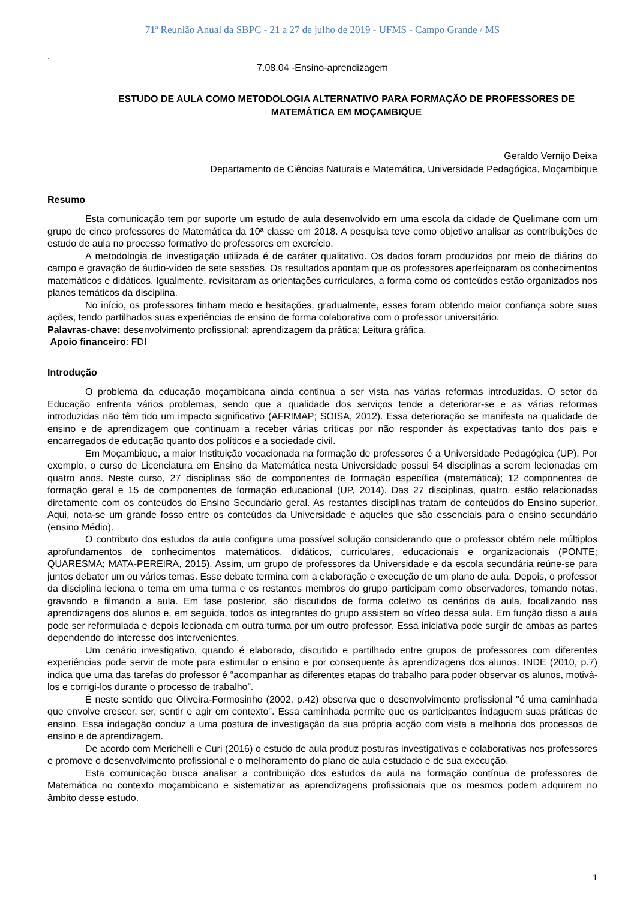71ª Reunião Anual da SBPC - 21 a 27 de julho de 2019 - UFMS - Campo Grande / MS
.
7.08.04 -Ensino-aprendizagem
ESTUDO DE AULA COMO METODOLOGIA ALTERNATIVO PARA FORMAÇÃO DE PROFESSORES DE MATEMÁTICA EM MOÇAMBIQUE
Geraldo Vernijo Deixa
Departamento de Ciências Naturais e Matemática, Universidade Pedagógica, Moçambique
Resumo
Esta comunicação tem por suporte um estudo de aula desenvolvido em uma escola da cidade de Quelimane com um grupo de cinco professores de Matemática da 10ª classe em 2018. A pesquisa teve como objetivo analisar as contribuições de estudo de aula no processo formativo de professores em exercício.
A metodologia de investigação utilizada é de caráter qualitativo. Os dados foram produzidos por meio de diários do campo e gravação de áudio-vídeo de sete sessões. Os resultados apontam que os professores aperfeiçoaram os conhecimentos matemáticos e didáticos. Igualmente, revisitaram as orientações curriculares, a forma como os conteúdos estão organizados nos planos temáticos da disciplina.
No início, os professores tinham medo e hesitações, gradualmente, esses foram obtendo maior confiança sobre suas ações, tendo partilhados suas experiências de ensino de forma colaborativa com o professor universitário.
Palavras-chave: desenvolvimento profissional; aprendizagem da prática; Leitura gráfica.
Apoio financeiro: FDI
Introdução
O problema da educação moçambicana ainda continua a ser vista nas várias reformas introduzidas. O setor da Educação enfrenta vários problemas, sendo que a qualidade dos serviços tende a deteriorar-se e as várias reformas introduzidas não têm tido um impacto significativo (AFRIMAP; SOISA, 2012). Essa deterioração se manifesta na qualidade de ensino e de aprendizagem que continuam a receber várias críticas por não responder às expectativas tanto dos pais e encarregados de educação quanto dos políticos e a sociedade civil.
Em Moçambique, a maior Instituição vocacionada na formação de professores é a Universidade Pedagógica (UP). Por exemplo, o curso de Licenciatura em Ensino da Matemática nesta Universidade possui 54 disciplinas a serem lecionadas em quatro anos. Neste curso, 27 disciplinas são de componentes de formação específica (matemática); 12 componentes de formação geral e 15 de componentes de formação educacional (UP, 2014). Das 27 disciplinas, quatro, estão relacionadas diretamente com os conteúdos do Ensino Secundário geral. As restantes disciplinas tratam de conteúdos do Ensino superior. Aqui, nota-se um grande fosso entre os conteúdos da Universidade e aqueles que são essenciais para o ensino secundário (ensino Médio).
O contributo dos estudos da aula configura uma possível solução considerando que o professor obtém nele múltiplos aprofundamentos de conhecimentos matemáticos, didáticos, curriculares, educacionais e organizacionais (PONTE; QUARESMA; MATA-PEREIRA, 2015). Assim, um grupo de professores da Universidade e da escola secundária reúne-se para juntos debater um ou vários temas. Esse debate termina com a elaboração e execução de um plano de aula. Depois, o professor da disciplina leciona o tema em uma turma e os restantes membros do grupo participam como observadores, tomando notas, gravando e filmando a aula. Em fase posterior, são discutidos de forma coletivo os cenários da aula, focalizando nas aprendizagens dos alunos e, em seguida, todos os integrantes do grupo assistem ao vídeo dessa aula. Em função disso a aula pode ser reformulada e depois lecionada em outra turma por um outro professor. Essa iniciativa pode surgir de ambas as partes dependendo do interesse dos intervenientes.
Um cenário investigativo, quando é elaborado, discutido e partilhado entre grupos de professores com diferentes experiências pode servir de mote para estimular o ensino e por consequente às aprendizagens dos alunos. INDE (2010, p.7) indica que uma das tarefas do professor é “acompanhar as diferentes etapas do trabalho para poder observar os alunos, motivá-los e corrigi-los durante o processo de trabalho”.
É neste sentido que Oliveira-Formosinho (2002, p.42) observa que o desenvolvimento profissional "é uma caminhada que envolve crescer, ser, sentir e agir em contexto". Essa caminhada permite que os participantes indaguem suas práticas de ensino. Essa indagação conduz a uma postura de investigação da sua própria acção com vista a melhoria dos processos de ensino e de aprendizagem.
De acordo com Merichelli e Curi (2016) o estudo de aula produz posturas investigativas e colaborativas nos professores e promove o desenvolvimento profissional e o melhoramento do plano de aula estudado e de sua execução.
Esta comunicação busca analisar a contribuição dos estudos da aula na formação contínua de professores de Matemática no contexto moçambicano e sistematizar as aprendizagens profissionais que os mesmos podem adquirem no âmbito desse estudo.
1